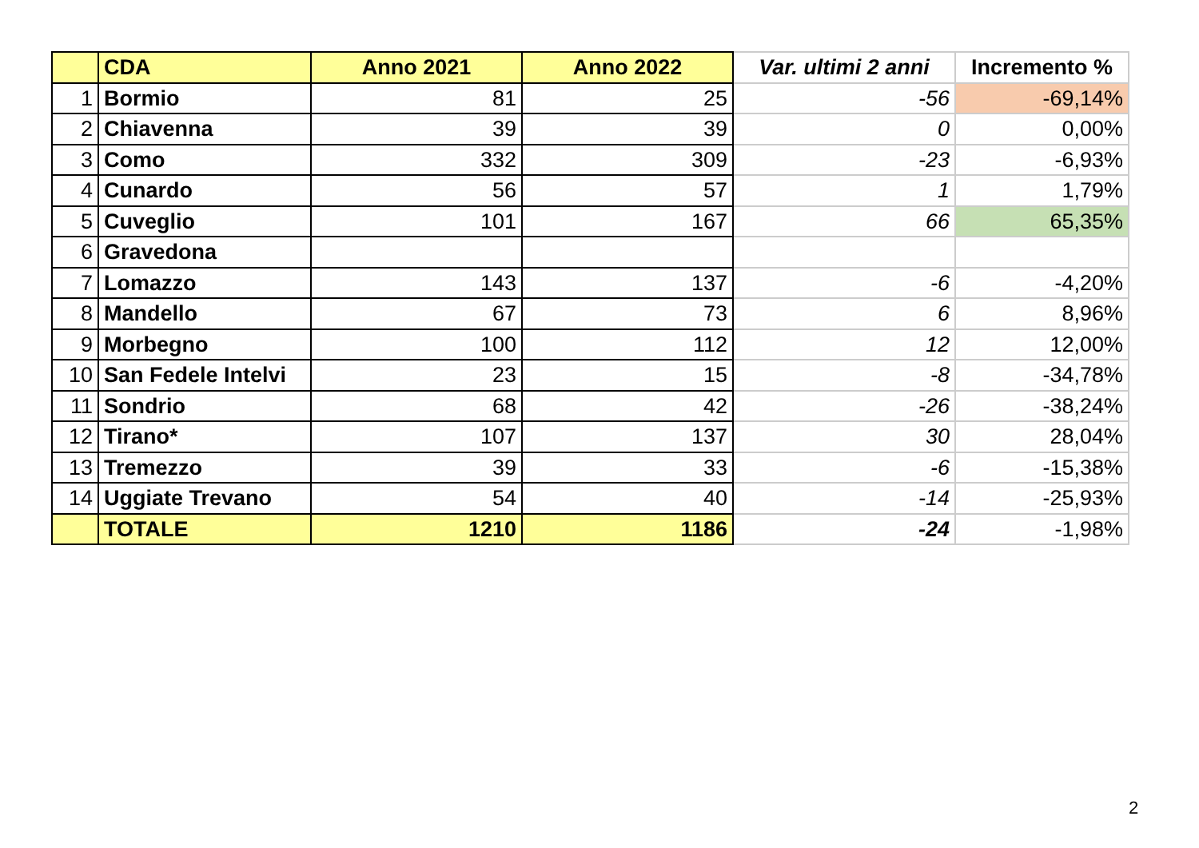| | CDA | Anno 2021 | Anno 2022 | Var. ultimi 2 anni | Incremento % |
| --- | --- | --- | --- | --- | --- |
| 1 | Bormio | 81 | 25 | -56 | -69,14% |
| 2 | Chiavenna | 39 | 39 | 0 | 0,00% |
| 3 | Como | 332 | 309 | -23 | -6,93% |
| 4 | Cunardo | 56 | 57 | 1 | 1,79% |
| 5 | Cuveglio | 101 | 167 | 66 | 65,35% |
| 6 | Gravedona | | | | |
| 7 | Lomazzo | 143 | 137 | -6 | -4,20% |
| 8 | Mandello | 67 | 73 | 6 | 8,96% |
| 9 | Morbegno | 100 | 112 | 12 | 12,00% |
| 10 | San Fedele Intelvi | 23 | 15 | -8 | -34,78% |
| 11 | Sondrio | 68 | 42 | -26 | -38,24% |
| 12 | Tirano* | 107 | 137 | 30 | 28,04% |
| 13 | Tremezzo | 39 | 33 | -6 | -15,38% |
| 14 | Uggiate Trevano | 54 | 40 | -14 | -25,93% |
| | TOTALE | 1210 | 1186 | -24 | -1,98% |
2